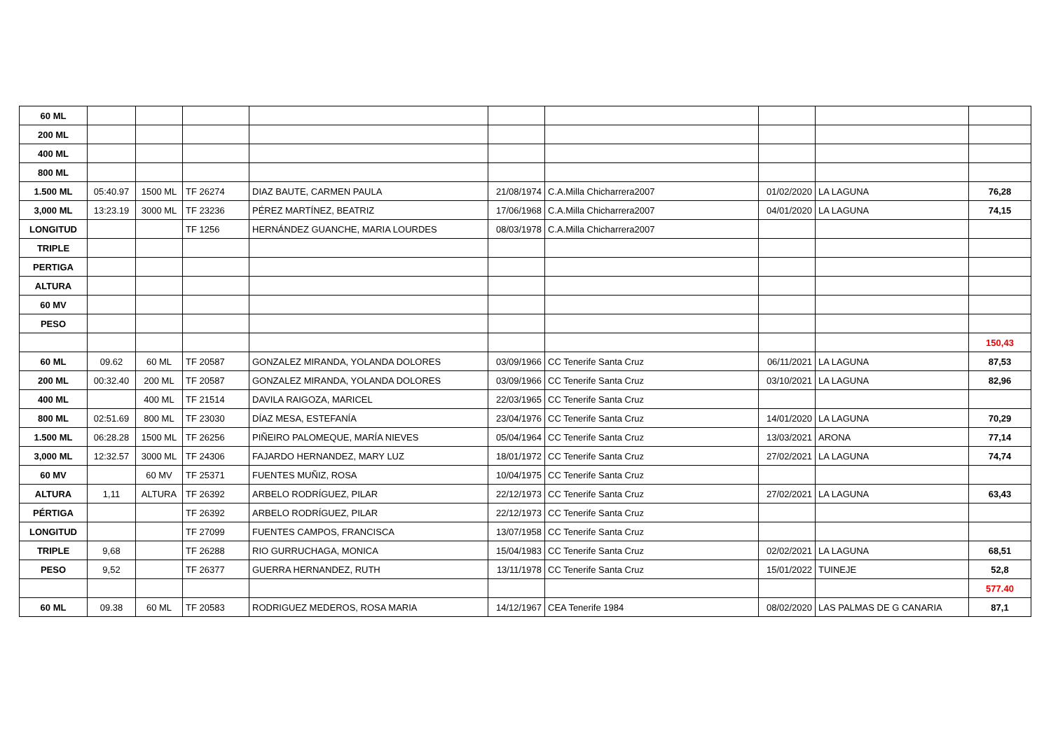| 60 ML | | | | | | | | | |
| 200 ML | | | | | | | | | |
| 400 ML | | | | | | | | | |
| 800 ML | | | | | | | | | |
| 1.500 ML | 05:40.97 | 1500 ML | TF 26274 | DIAZ BAUTE, CARMEN PAULA | 21/08/1974 | C.A.Milla Chicharrera2007 | 01/02/2020 | LA LAGUNA | 76,28 |
| 3,000 ML | 13:23.19 | 3000 ML | TF 23236 | PÉREZ MARTÍNEZ, BEATRIZ | 17/06/1968 | C.A.Milla Chicharrera2007 | 04/01/2020 | LA LAGUNA | 74,15 |
| LONGITUD | | | TF 1256 | HERNÁNDEZ GUANCHE, MARIA LOURDES | 08/03/1978 | C.A.Milla Chicharrera2007 | | | |
| TRIPLE | | | | | | | | | |
| PERTIGA | | | | | | | | | |
| ALTURA | | | | | | | | | |
| 60 MV | | | | | | | | | |
| PESO | | | | | | | | | |
| | | | | | | | | | 150,43 |
| 60 ML | 09.62 | 60 ML | TF 20587 | GONZALEZ MIRANDA, YOLANDA DOLORES | 03/09/1966 | CC Tenerife Santa Cruz | 06/11/2021 | LA LAGUNA | 87,53 |
| 200 ML | 00:32.40 | 200 ML | TF 20587 | GONZALEZ MIRANDA, YOLANDA DOLORES | 03/09/1966 | CC Tenerife Santa Cruz | 03/10/2021 | LA LAGUNA | 82,96 |
| 400 ML | | 400 ML | TF 21514 | DAVILA RAIGOZA, MARICEL | 22/03/1965 | CC Tenerife Santa Cruz | | | |
| 800 ML | 02:51.69 | 800 ML | TF 23030 | DÍAZ MESA, ESTEFANÍA | 23/04/1976 | CC Tenerife Santa Cruz | 14/01/2020 | LA LAGUNA | 70,29 |
| 1.500 ML | 06:28.28 | 1500 ML | TF 26256 | PIÑEIRO PALOMEQUE, MARÍA NIEVES | 05/04/1964 | CC Tenerife Santa Cruz | 13/03/2021 | ARONA | 77,14 |
| 3,000 ML | 12:32.57 | 3000 ML | TF 24306 | FAJARDO HERNANDEZ, MARY LUZ | 18/01/1972 | CC Tenerife Santa Cruz | 27/02/2021 | LA LAGUNA | 74,74 |
| 60 MV | | 60 MV | TF 25371 | FUENTES MUÑIZ, ROSA | 10/04/1975 | CC Tenerife Santa Cruz | | | |
| ALTURA | 1,11 | ALTURA | TF 26392 | ARBELO RODRÍGUEZ, PILAR | 22/12/1973 | CC Tenerife Santa Cruz | 27/02/2021 | LA LAGUNA | 63,43 |
| PÉRTIGA | | | TF 26392 | ARBELO RODRÍGUEZ, PILAR | 22/12/1973 | CC Tenerife Santa Cruz | | | |
| LONGITUD | | | TF 27099 | FUENTES CAMPOS, FRANCISCA | 13/07/1958 | CC Tenerife Santa Cruz | | | |
| TRIPLE | 9,68 | | TF 26288 | RIO GURRUCHAGA, MONICA | 15/04/1983 | CC Tenerife Santa Cruz | 02/02/2021 | LA LAGUNA | 68,51 |
| PESO | 9,52 | | TF 26377 | GUERRA HERNANDEZ, RUTH | 13/11/1978 | CC Tenerife Santa Cruz | 15/01/2022 | TUINEJE | 52,8 |
| | | | | | | | | | 577.40 |
| 60 ML | 09.38 | 60 ML | TF 20583 | RODRIGUEZ MEDEROS, ROSA MARIA | 14/12/1967 | CEA Tenerife 1984 | 08/02/2020 | LAS PALMAS DE G CANARIA | 87,1 |